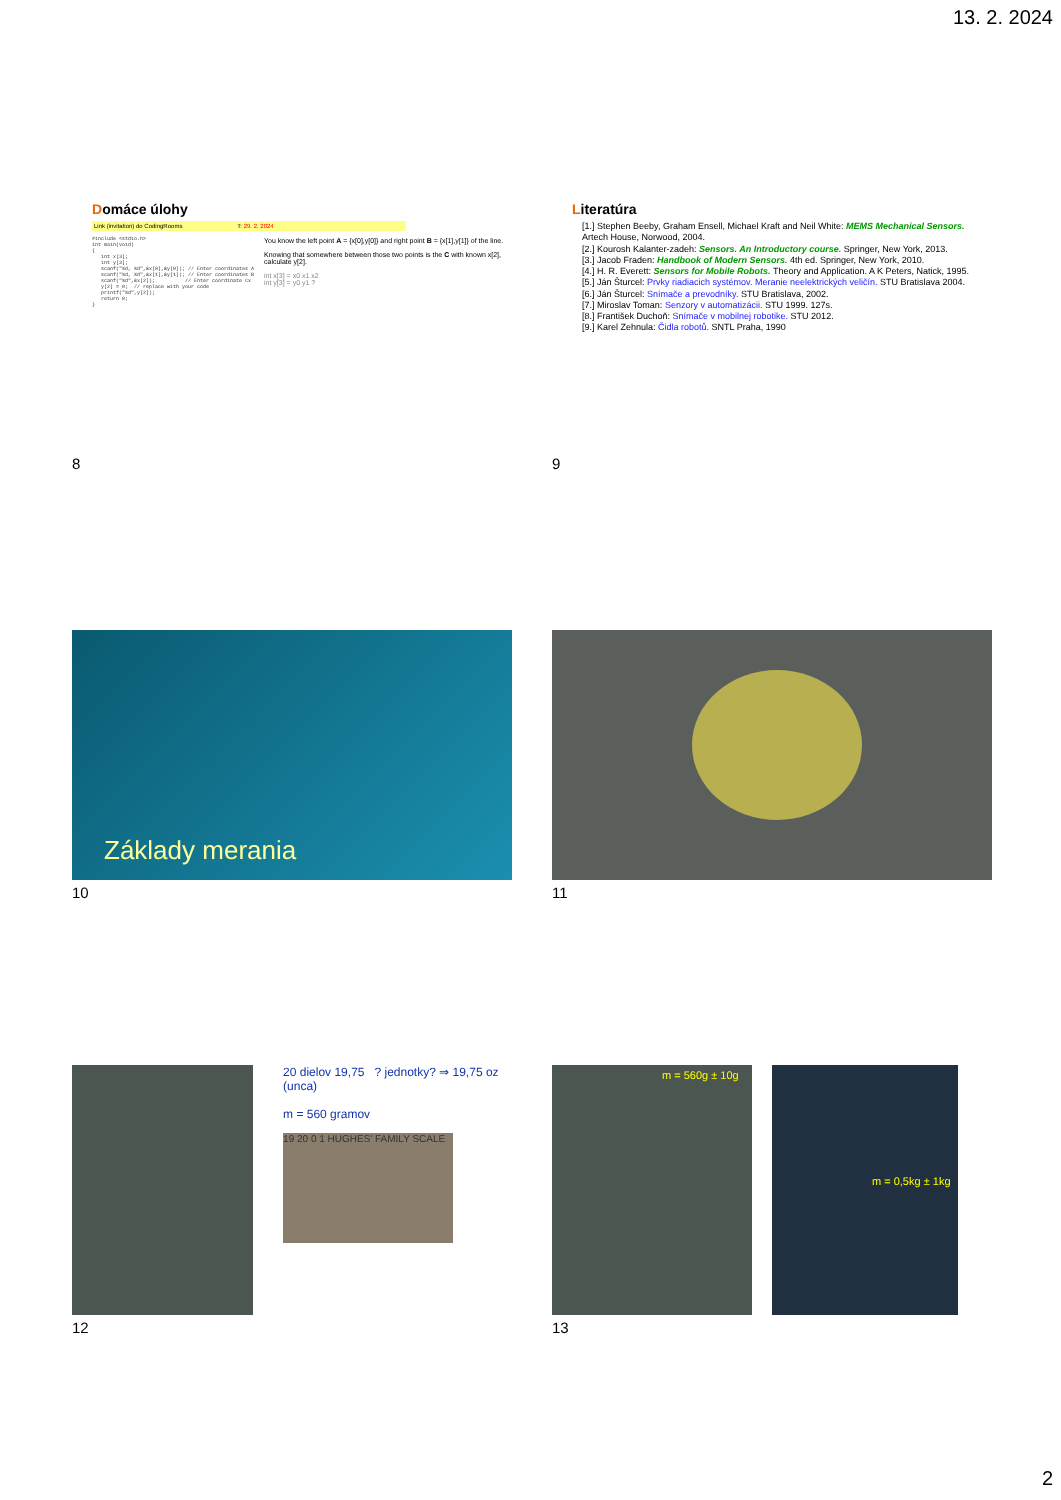13. 2. 2024
Domáce úlohy
Link (invitation) do CodingRooms T: 29. 2. 2024
#include <stdio.h>
int main(void)
{
   int x[3];
   int y[3];
   scanf("%d, %d",&x[0],&y[0]); // Enter coordinates A
   scanf("%d, %d",&x[1],&y[1]); // Enter coordinates B
   scanf("%d",&x[2]);          // Enter coordinate Cx
   y[2] = 0;  // replace with your code
   printf("%d",y[2]);
   return 0;
}
You know the left point A = {x[0],y[0]} and right point B = {x[1],y[1]} of the line.
Knowing that somewhere between those two points is the C with known x[2], calculate y[2].
int x[3] = x0 x1 x2
int y[3] = y0 y1 ?
8
Literatúra
[1.] Stephen Beeby, Graham Ensell, Michael Kraft and Neil White: MEMS Mechanical Sensors. Artech House, Norwood, 2004.
[2.] Kourosh Kalanter-zadeh: Sensors. An Introductory course. Springer, New York, 2013.
[3.] Jacob Fraden: Handbook of Modern Sensors. 4th ed. Springer, New York, 2010.
[4.] H. R. Everett: Sensors for Mobile Robots. Theory and Application. A K Peters, Natick, 1995.
[5.] Ján Šturcel: Prvky riadiacich systémov. Meranie neelektrických veličín. STU Bratislava 2004.
[6.] Ján Šturcel: Snímače a prevodníky. STU Bratislava, 2002.
[7.] Miroslav Toman: Senzory v automatizácii. STU 1999. 127s.
[8.] František Duchoň: Snímače v mobilnej robotike. STU 2012.
[9.] Karel Zehnula: Čidla robotů. SNTL Praha, 1990
9
Základy merania
10
11
20 dielov 19,75 ? jednotky? ⇒ 19,75 oz (unca)
m = 560 gramov
19 20 0 1 HUGHES' FAMILY SCALE
12
m = 560g ± 10g
m = 0,5kg ± 1kg
13
2